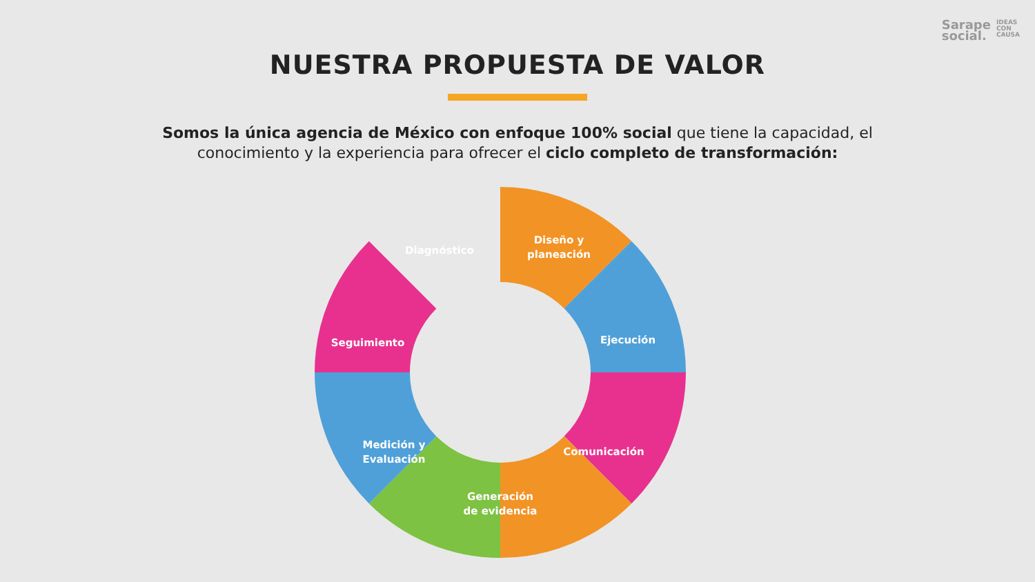Sarape
social.
IDEAS
CON
CAUSA
NUESTRA PROPUESTA DE VALOR
Somos la única agencia de México con enfoque 100% social que tiene la capacidad, el conocimiento y la experiencia para ofrecer el ciclo completo de transformación:
Diseño y
planeación
Ejecución
Comunicación
Generación
de evidencia
Medición y
Evaluación
Seguimiento
Diagnóstico